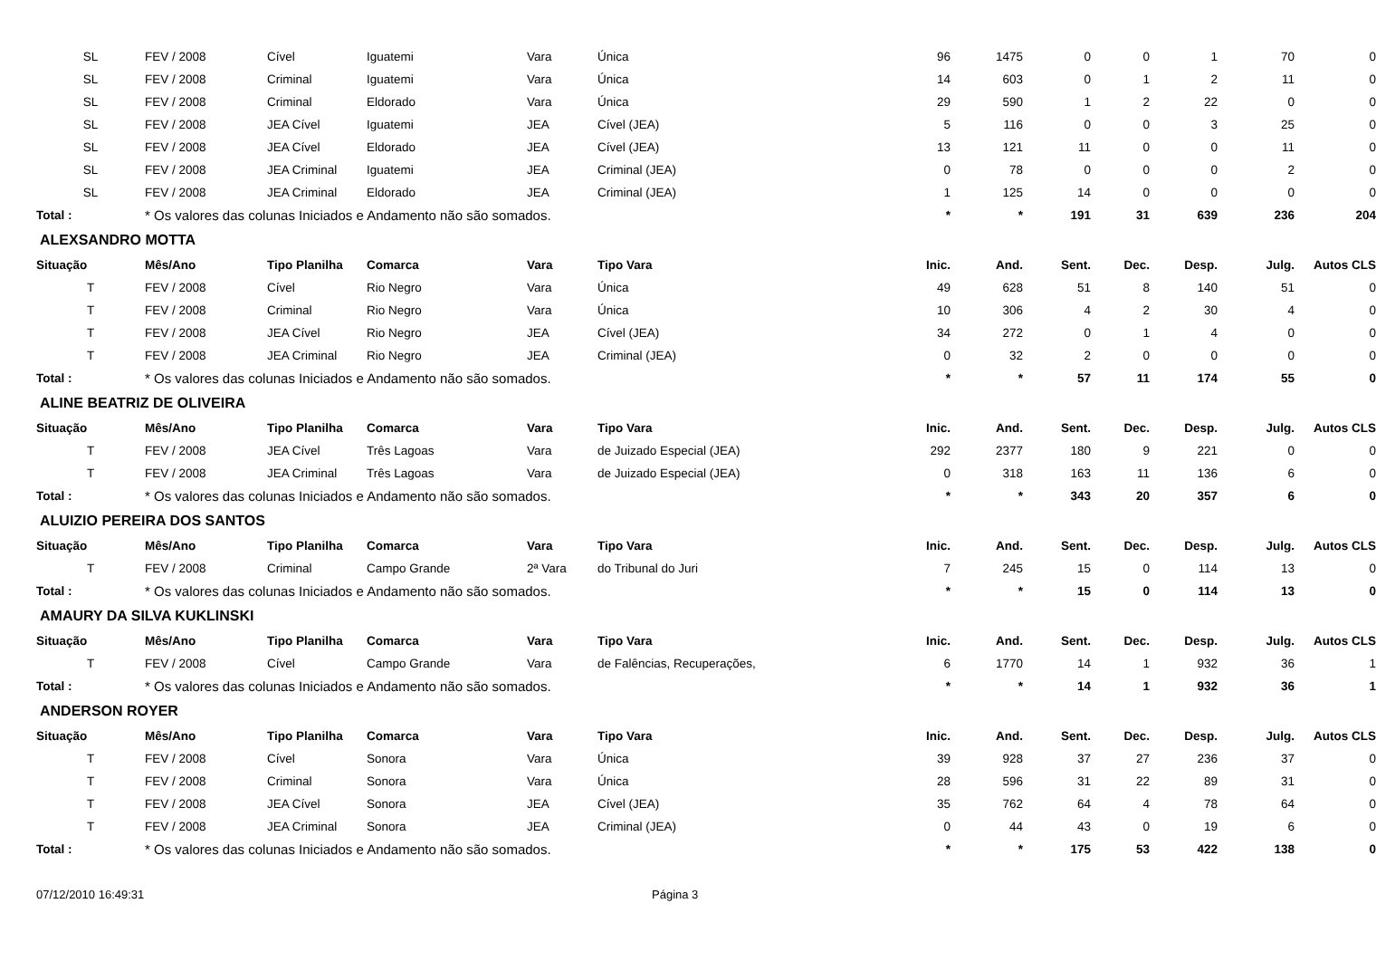| SL | FEV / 2008 | Cível | Iguatemi | Vara | Única | 96 | 1475 | 0 | 0 | 1 | 70 | 0 |
| SL | FEV / 2008 | Criminal | Iguatemi | Vara | Única | 14 | 603 | 0 | 1 | 2 | 11 | 0 |
| SL | FEV / 2008 | Criminal | Eldorado | Vara | Única | 29 | 590 | 1 | 2 | 22 | 0 | 0 |
| SL | FEV / 2008 | JEA Cível | Iguatemi | JEA | Cível (JEA) | 5 | 116 | 0 | 0 | 3 | 25 | 0 |
| SL | FEV / 2008 | JEA Cível | Eldorado | JEA | Cível (JEA) | 13 | 121 | 11 | 0 | 0 | 11 | 0 |
| SL | FEV / 2008 | JEA Criminal | Iguatemi | JEA | Criminal (JEA) | 0 | 78 | 0 | 0 | 0 | 2 | 0 |
| SL | FEV / 2008 | JEA Criminal | Eldorado | JEA | Criminal (JEA) | 1 | 125 | 14 | 0 | 0 | 0 | 0 |
| Total : | * Os valores das colunas Iniciados e Andamento não são somados. | | | | | * | * | 191 | 31 | 639 | 236 | 204 |
| ALEXSANDRO MOTTA | | | | | | | | | | | | |
| Situação | Mês/Ano | Tipo Planilha | Comarca | Vara | Tipo Vara | Inic. | And. | Sent. | Dec. | Desp. | Julg. | Autos CLS |
| T | FEV / 2008 | Cível | Rio Negro | Vara | Única | 49 | 628 | 51 | 8 | 140 | 51 | 0 |
| T | FEV / 2008 | Criminal | Rio Negro | Vara | Única | 10 | 306 | 4 | 2 | 30 | 4 | 0 |
| T | FEV / 2008 | JEA Cível | Rio Negro | JEA | Cível (JEA) | 34 | 272 | 0 | 1 | 4 | 0 | 0 |
| T | FEV / 2008 | JEA Criminal | Rio Negro | JEA | Criminal (JEA) | 0 | 32 | 2 | 0 | 0 | 0 | 0 |
| Total : | * Os valores das colunas Iniciados e Andamento não são somados. | | | | | * | * | 57 | 11 | 174 | 55 | 0 |
| ALINE BEATRIZ DE OLIVEIRA | | | | | | | | | | | | |
| Situação | Mês/Ano | Tipo Planilha | Comarca | Vara | Tipo Vara | Inic. | And. | Sent. | Dec. | Desp. | Julg. | Autos CLS |
| T | FEV / 2008 | JEA Cível | Três Lagoas | Vara | de Juizado Especial (JEA) | 292 | 2377 | 180 | 9 | 221 | 0 | 0 |
| T | FEV / 2008 | JEA Criminal | Três Lagoas | Vara | de Juizado Especial (JEA) | 0 | 318 | 163 | 11 | 136 | 6 | 0 |
| Total : | * Os valores das colunas Iniciados e Andamento não são somados. | | | | | * | * | 343 | 20 | 357 | 6 | 0 |
| ALUIZIO PEREIRA DOS SANTOS | | | | | | | | | | | | |
| Situação | Mês/Ano | Tipo Planilha | Comarca | Vara | Tipo Vara | Inic. | And. | Sent. | Dec. | Desp. | Julg. | Autos CLS |
| T | FEV / 2008 | Criminal | Campo Grande | 2ª Vara | do Tribunal do Juri | 7 | 245 | 15 | 0 | 114 | 13 | 0 |
| Total : | * Os valores das colunas Iniciados e Andamento não são somados. | | | | | * | * | 15 | 0 | 114 | 13 | 0 |
| AMAURY DA SILVA KUKLINSKI | | | | | | | | | | | | |
| Situação | Mês/Ano | Tipo Planilha | Comarca | Vara | Tipo Vara | Inic. | And. | Sent. | Dec. | Desp. | Julg. | Autos CLS |
| T | FEV / 2008 | Cível | Campo Grande | Vara | de Falências, Recuperações, | 6 | 1770 | 14 | 1 | 932 | 36 | 1 |
| Total : | * Os valores das colunas Iniciados e Andamento não são somados. | | | | | * | * | 14 | 1 | 932 | 36 | 1 |
| ANDERSON ROYER | | | | | | | | | | | | |
| Situação | Mês/Ano | Tipo Planilha | Comarca | Vara | Tipo Vara | Inic. | And. | Sent. | Dec. | Desp. | Julg. | Autos CLS |
| T | FEV / 2008 | Cível | Sonora | Vara | Única | 39 | 928 | 37 | 27 | 236 | 37 | 0 |
| T | FEV / 2008 | Criminal | Sonora | Vara | Única | 28 | 596 | 31 | 22 | 89 | 31 | 0 |
| T | FEV / 2008 | JEA Cível | Sonora | JEA | Cível (JEA) | 35 | 762 | 64 | 4 | 78 | 64 | 0 |
| T | FEV / 2008 | JEA Criminal | Sonora | JEA | Criminal (JEA) | 0 | 44 | 43 | 0 | 19 | 6 | 0 |
| Total : | * Os valores das colunas Iniciados e Andamento não são somados. | | | | | * | * | 175 | 53 | 422 | 138 | 0 |
07/12/2010 16:49:31 Página 3